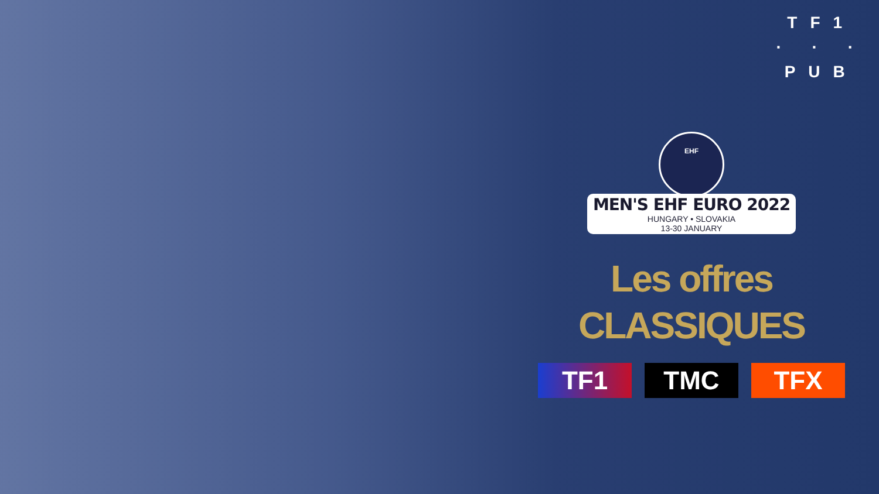TF1
· · ·
PUB
EHF
MEN'S EHF EURO 2022
HUNGARY • SLOVAKIA
13-30 JANUARY
Les offres
CLASSIQUES
TF1 TMC TFX